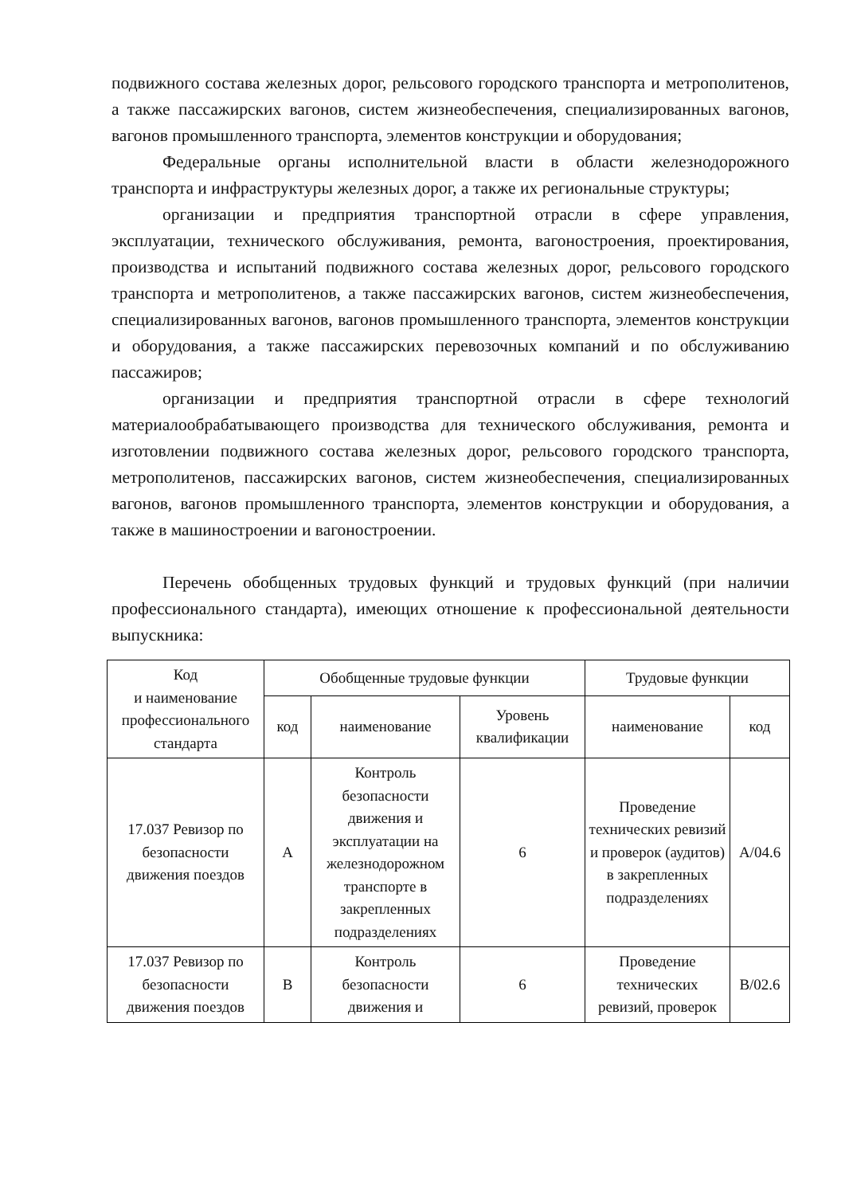подвижного состава железных дорог, рельсового городского транспорта и метрополитенов, а также пассажирских вагонов, систем жизнеобеспечения, специализированных вагонов, вагонов промышленного транспорта, элементов конструкции и оборудования;
Федеральные органы исполнительной власти в области железнодорожного транспорта и инфраструктуры железных дорог, а также их региональные структуры;
организации и предприятия транспортной отрасли в сфере управления, эксплуатации, технического обслуживания, ремонта, вагоностроения, проектирования, производства и испытаний подвижного состава железных дорог, рельсового городского транспорта и метрополитенов, а также пассажирских вагонов, систем жизнеобеспечения, специализированных вагонов, вагонов промышленного транспорта, элементов конструкции и оборудования, а также пассажирских перевозочных компаний и по обслуживанию пассажиров;
организации и предприятия транспортной отрасли в сфере технологий материалообрабатывающего производства для технического обслуживания, ремонта и изготовлении подвижного состава железных дорог, рельсового городского транспорта, метрополитенов, пассажирских вагонов, систем жизнеобеспечения, специализированных вагонов, вагонов промышленного транспорта, элементов конструкции и оборудования, а также в машиностроении и вагоностроении.
Перечень обобщенных трудовых функций и трудовых функций (при наличии профессионального стандарта), имеющих отношение к профессиональной деятельности выпускника:
| Код и наименование профессионального стандарта | Обобщенные трудовые функции | | | Трудовые функции | |
| --- | --- | --- | --- | --- | --- |
| | код | наименование | Уровень квалификации | наименование | код |
| 17.037 Ревизор по безопасности движения поездов | A | Контроль безопасности движения и эксплуатации на железнодорожном транспорте в закрепленных подразделениях | 6 | Проведение технических ревизий и проверок (аудитов) в закрепленных подразделениях | A/04.6 |
| 17.037 Ревизор по безопасности движения поездов | B | Контроль безопасности движения и | 6 | Проведение технических ревизий, проверок | B/02.6 |